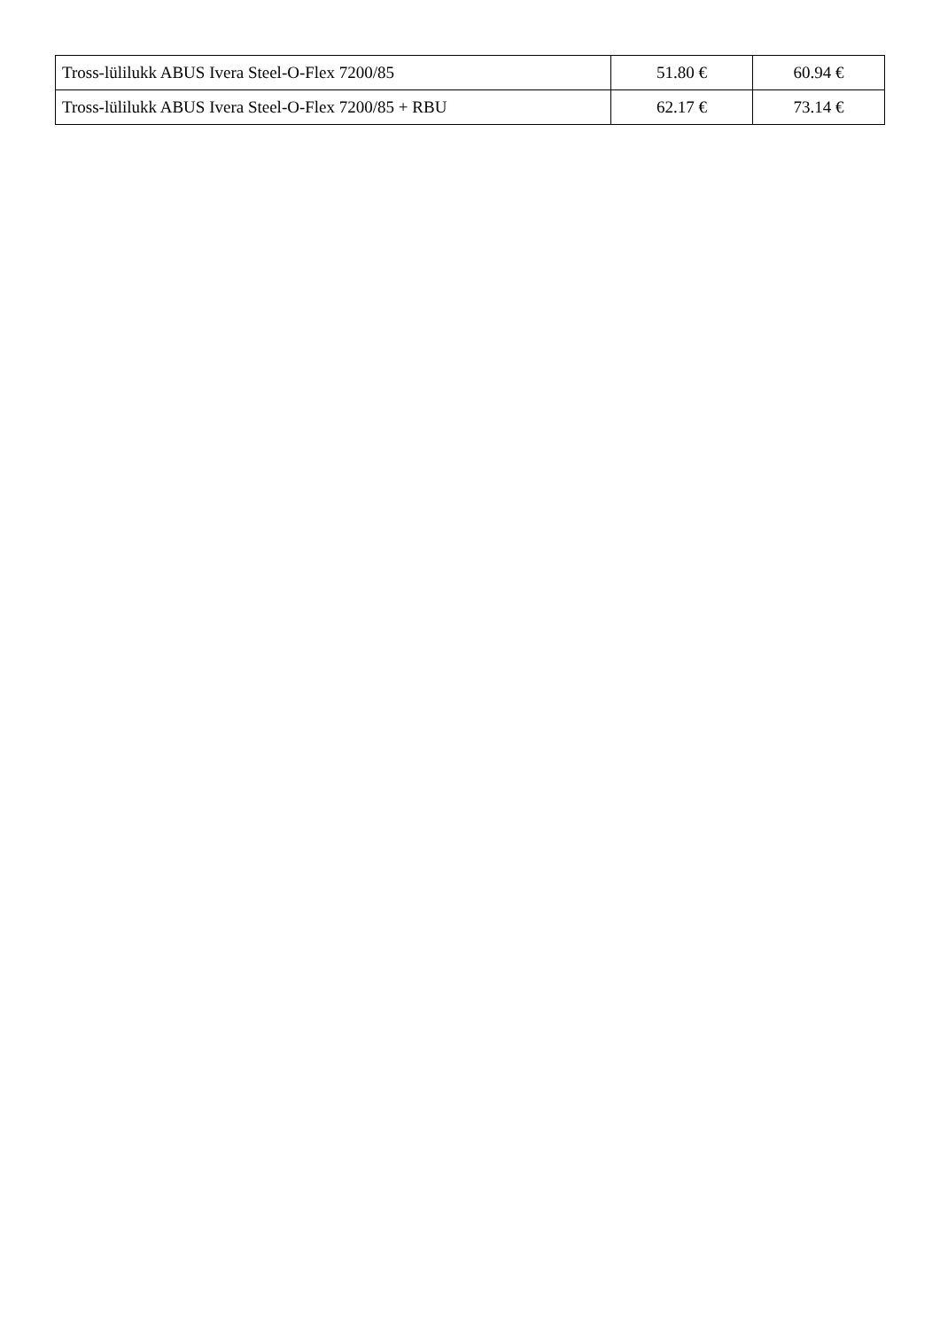| Tross-lülilukk ABUS Ivera Steel-O-Flex 7200/85 | 51.80 € | 60.94 € |
| Tross-lülilukk ABUS Ivera Steel-O-Flex 7200/85 + RBU | 62.17 € | 73.14 € |